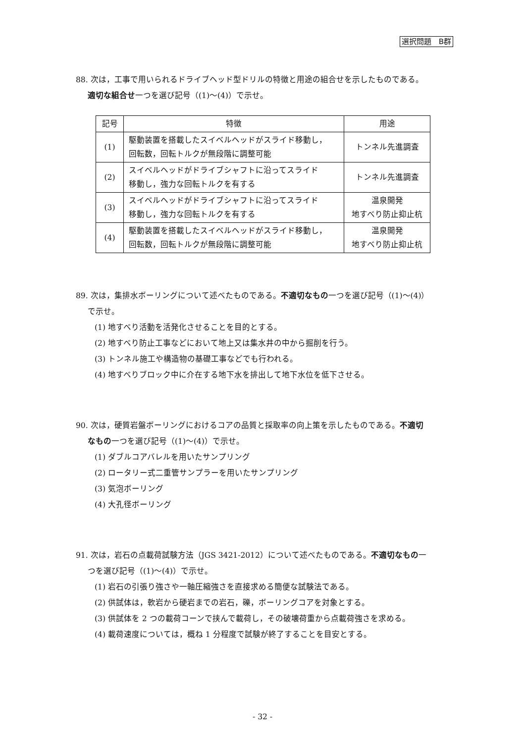選択問題　B群
88. 次は，工事で用いられるドライブヘッド型ドリルの特徴と用途の組合せを示したものである。
適切な組合せ一つを選び記号（(1)～(4)）で示せ。
| 記号 | 特徴 | 用途 |
| --- | --- | --- |
| (1) | 駆動装置を搭載したスイベルヘッドがスライド移動し， 回転数，回転トルクが無段階に調整可能 | トンネル先進調査 |
| (2) | スイベルヘッドがドライブシャフトに沿ってスライド 移動し，強力な回転トルクを有する | トンネル先進調査 |
| (3) | スイベルヘッドがドライブシャフトに沿ってスライド 移動し，強力な回転トルクを有する | 温泉開発 地すべり防止抑止杭 |
| (4) | 駆動装置を搭載したスイベルヘッドがスライド移動し， 回転数，回転トルクが無段階に調整可能 | 温泉開発 地すべり防止抑止杭 |
89. 次は，集排水ボーリングについて述べたものである。不適切なもの一つを選び記号（(1)～(4)）
で示せ。
(1) 地すべり活動を活発化させることを目的とする。
(2) 地すべり防止工事などにおいて地上又は集水井の中から掘削を行う。
(3) トンネル施工や構造物の基礎工事などでも行われる。
(4) 地すべりブロック中に介在する地下水を排出して地下水位を低下させる。
90. 次は，硬質岩盤ボーリングにおけるコアの品質と採取率の向上策を示したものである。不適切
なもの一つを選び記号（(1)～(4)）で示せ。
(1) ダブルコアバレルを用いたサンプリング
(2) ロータリー式二重管サンプラーを用いたサンプリング
(3) 気泡ボーリング
(4) 大孔径ボーリング
91. 次は，岩石の点載荷試験方法（JGS 3421-2012）について述べたものである。不適切なもの一
つを選び記号（(1)～(4)）で示せ。
(1) 岩石の引張り強さや一軸圧縮強さを直接求める簡便な試験法である。
(2) 供試体は，軟岩から硬岩までの岩石，礫，ボーリングコアを対象とする。
(3) 供試体を 2 つの載荷コーンで挟んで載荷し，その破壊荷重から点載荷強さを求める。
(4) 載荷速度については，概ね 1 分程度で試験が終了することを目安とする。
- 32 -